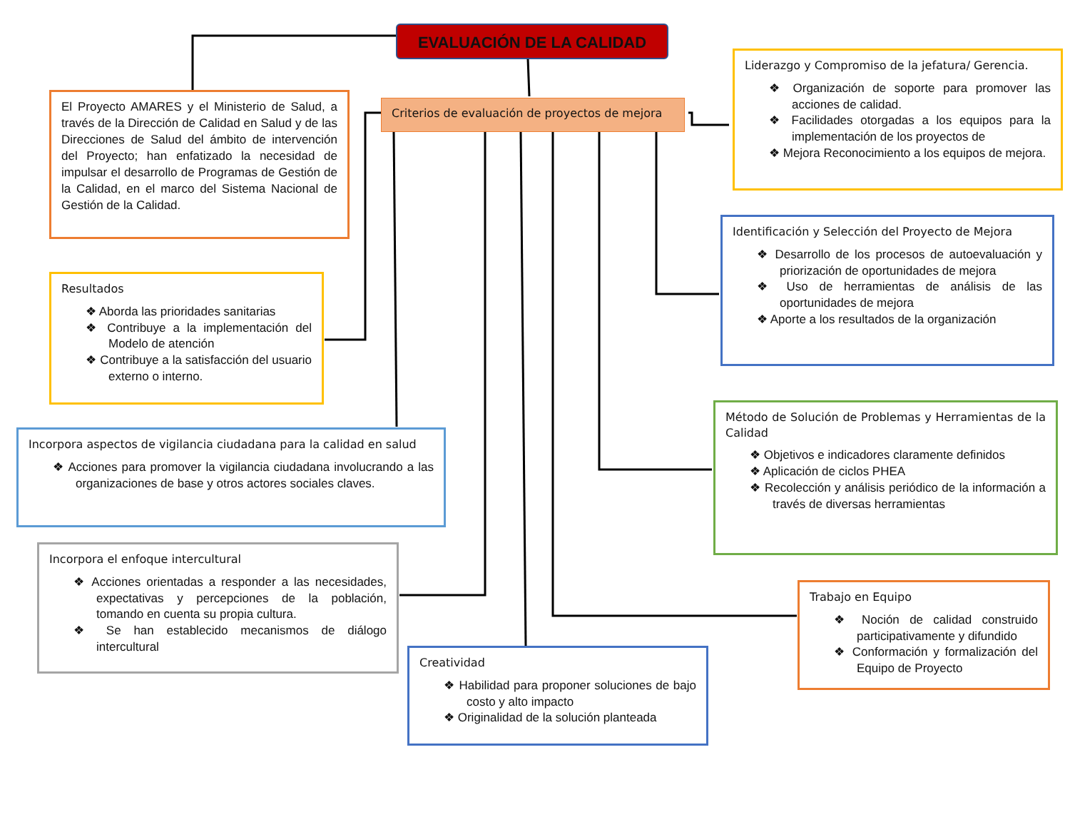EVALUACIÓN DE LA CALIDAD
Criterios de evaluación de proyectos de mejora
El Proyecto AMARES y el Ministerio de Salud, a través de la Dirección de Calidad en Salud y de las Direcciones de Salud del ámbito de intervención del Proyecto; han enfatizado la necesidad de impulsar el desarrollo de Programas de Gestión de la Calidad, en el marco del Sistema Nacional de Gestión de la Calidad.
Resultados
❖ Aborda las prioridades sanitarias
❖ Contribuye a la implementación del Modelo de atención
❖ Contribuye a la satisfacción del usuario externo o interno.
Incorpora aspectos de vigilancia ciudadana para la calidad en salud
❖ Acciones para promover la vigilancia ciudadana involucrando a las organizaciones de base y otros actores sociales claves.
Incorpora el enfoque intercultural
❖ Acciones orientadas a responder a las necesidades, expectativas y percepciones de la población, tomando en cuenta su propia cultura.
❖ Se han establecido mecanismos de diálogo intercultural
Creatividad
❖ Habilidad para proponer soluciones de bajo costo y alto impacto
❖ Originalidad de la solución planteada
Liderazgo y Compromiso de la jefatura/ Gerencia.
❖ Organización de soporte para promover las acciones de calidad.
❖ Facilidades otorgadas a los equipos para la implementación de los proyectos de
❖ Mejora Reconocimiento a los equipos de mejora.
Identificación y Selección del Proyecto de Mejora
❖ Desarrollo de los procesos de autoevaluación y priorización de oportunidades de mejora
❖ Uso de herramientas de análisis de las oportunidades de mejora
❖ Aporte a los resultados de la organización
Método de Solución de Problemas y Herramientas de la Calidad
❖ Objetivos e indicadores claramente definidos
❖ Aplicación de ciclos PHEA
❖ Recolección y análisis periódico de la información a través de diversas herramientas
Trabajo en Equipo
❖ Noción de calidad construido participativamente y difundido
❖ Conformación y formalización del Equipo de Proyecto